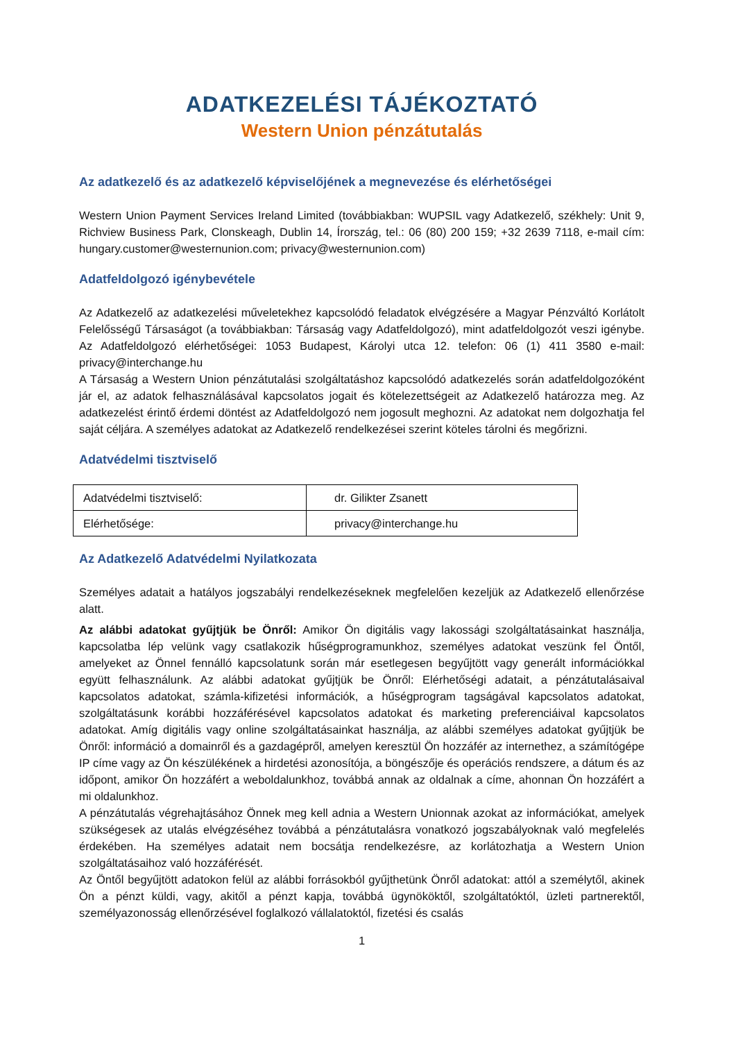ADATKEZELÉSI TÁJÉKOZTATÓ
Western Union pénzátutalás
Az adatkezelő és az adatkezelő képviselőjének a megnevezése és elérhetőségei
Western Union Payment Services Ireland Limited (továbbiakban: WUPSIL vagy Adatkezelő, székhely: Unit 9, Richview Business Park, Clonskeagh, Dublin 14, Írország, tel.: 06 (80) 200 159; +32 2639 7118, e-mail cím: hungary.customer@westernunion.com; privacy@westernunion.com)
Adatfeldolgozó igénybevétele
Az Adatkezelő az adatkezelési műveletekhez kapcsolódó feladatok elvégzésére a Magyar Pénzváltó Korlátolt Felelősségű Társaságot (a továbbiakban: Társaság vagy Adatfeldolgozó), mint adatfeldolgozót veszi igénybe. Az Adatfeldolgozó elérhetőségei: 1053 Budapest, Károlyi utca 12. telefon: 06 (1) 411 3580 e-mail: privacy@interchange.hu
A Társaság a Western Union pénzátutalási szolgáltatáshoz kapcsolódó adatkezelés során adatfeldolgozóként jár el, az adatok felhasználásával kapcsolatos jogait és kötelezettségeit az Adatkezelő határozza meg. Az adatkezelést érintő érdemi döntést az Adatfeldolgozó nem jogosult meghozni. Az adatokat nem dolgozhatja fel saját céljára. A személyes adatokat az Adatkezelő rendelkezései szerint köteles tárolni és megőrizni.
Adatvédelmi tisztviselő
| Adatvédelmi tisztviselő: | dr. Gilikter Zsanett |
| Elérhetősége: | privacy@interchange.hu |
Az Adatkezelő Adatvédelmi Nyilatkozata
Személyes adatait a hatályos jogszabályi rendelkezéseknek megfelelően kezeljük az Adatkezelő ellenőrzése alatt.
Az alábbi adatokat gyűjtjük be Önről: Amikor Ön digitális vagy lakossági szolgáltatásainkat használja, kapcsolatba lép velünk vagy csatlakozik hűségprogramunkhoz, személyes adatokat veszünk fel Öntől, amelyeket az Önnel fennálló kapcsolatunk során már esetlegesen begyűjtött vagy generált információkkal együtt felhasználunk. Az alábbi adatokat gyűjtjük be Önről: Elérhetőségi adatait, a pénzátutalásaival kapcsolatos adatokat, számla-kifizetési információk, a hűségprogram tagságával kapcsolatos adatokat, szolgáltatásunk korábbi hozzáférésével kapcsolatos adatokat és marketing preferenciáival kapcsolatos adatokat. Amíg digitális vagy online szolgáltatásainkat használja, az alábbi személyes adatokat gyűjtjük be Önről: információ a domainről és a gazdagépről, amelyen keresztül Ön hozzáfér az internethez, a számítógépe IP címe vagy az Ön készülékének a hirdetési azonosítója, a böngészője és operációs rendszere, a dátum és az időpont, amikor Ön hozzáfért a weboldalunkhoz, továbbá annak az oldalnak a címe, ahonnan Ön hozzáfért a mi oldalunkhoz.
A pénzátutalás végrehajtásához Önnek meg kell adnia a Western Unionnak azokat az információkat, amelyek szükségesek az utalás elvégzéséhez továbbá a pénzátutalásra vonatkozó jogszabályoknak való megfelelés érdekében. Ha személyes adatait nem bocsátja rendelkezésre, az korlátozhatja a Western Union szolgáltatásaihoz való hozzáférését.
Az Öntől begyűjtött adatokon felül az alábbi forrásokból gyűjthetünk Önről adatokat: attól a személytől, akinek Ön a pénzt küldi, vagy, akitől a pénzt kapja, továbbá ügynököktől, szolgáltatóktól, üzleti partnerektől, személyazonosság ellenőrzésével foglalkozó vállalatoktól, fizetési és csalás
1